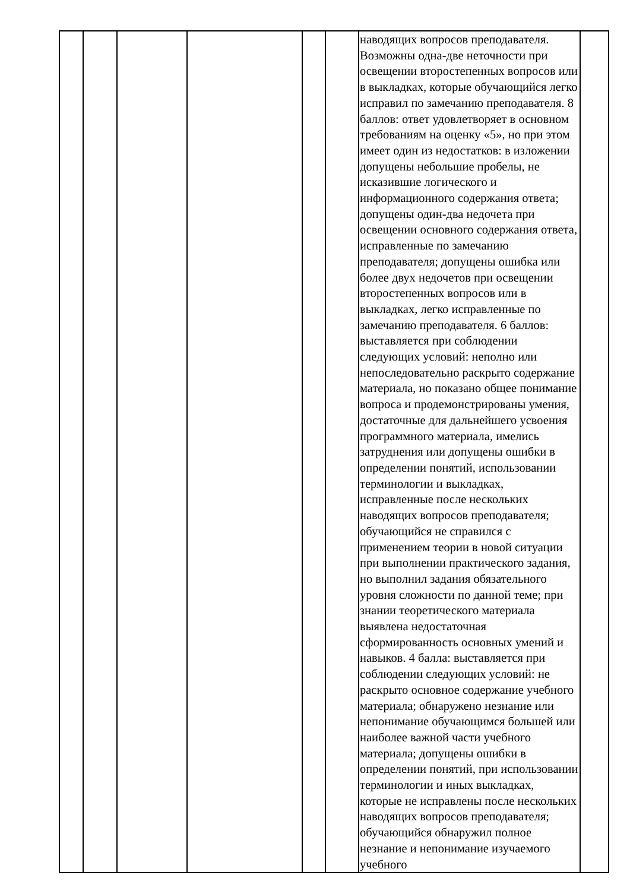| | | | | | | наводящих вопросов преподавателя. Возможны одна-две неточности при освещении второстепенных вопросов или в выкладках, которые обучающийся легко исправил по замечанию преподавателя. 8 баллов: ответ удовлетворяет в основном требованиям на оценку «5», но при этом имеет один из недостатков: в изложении допущены небольшие пробелы, не исказившие логического и информационного содержания ответа; допущены один-два недочета при освещении основного содержания ответа, исправленные по замечанию преподавателя; допущены ошибка или более двух недочетов при освещении второстепенных вопросов или в выкладках, легко исправленные по замечанию преподавателя. 6 баллов: выставляется при соблюдении следующих условий: неполно или непоследовательно раскрыто содержание материала, но показано общее понимание вопроса и продемонстрированы умения, достаточные для дальнейшего усвоения программного материала, имелись затруднения или допущены ошибки в определении понятий, использовании терминологии и выкладках, исправленные после нескольких наводящих вопросов преподавателя; обучающийся не справился с применением теории в новой ситуации при выполнении практического задания, но выполнил задания обязательного уровня сложности по данной теме; при знании теоретического материала выявлена недостаточная сформированность основных умений и навыков. 4 балла: выставляется при соблюдении следующих условий: не раскрыто основное содержание учебного материала; обнаружено незнание или непонимание обучающимся большей или наиболее важной части учебного материала; допущены ошибки в определении понятий, при использовании терминологии и иных выкладках, которые не исправлены после нескольких наводящих вопросов преподавателя; обучающийся обнаружил полное незнание и непонимание изучаемого учебного | |